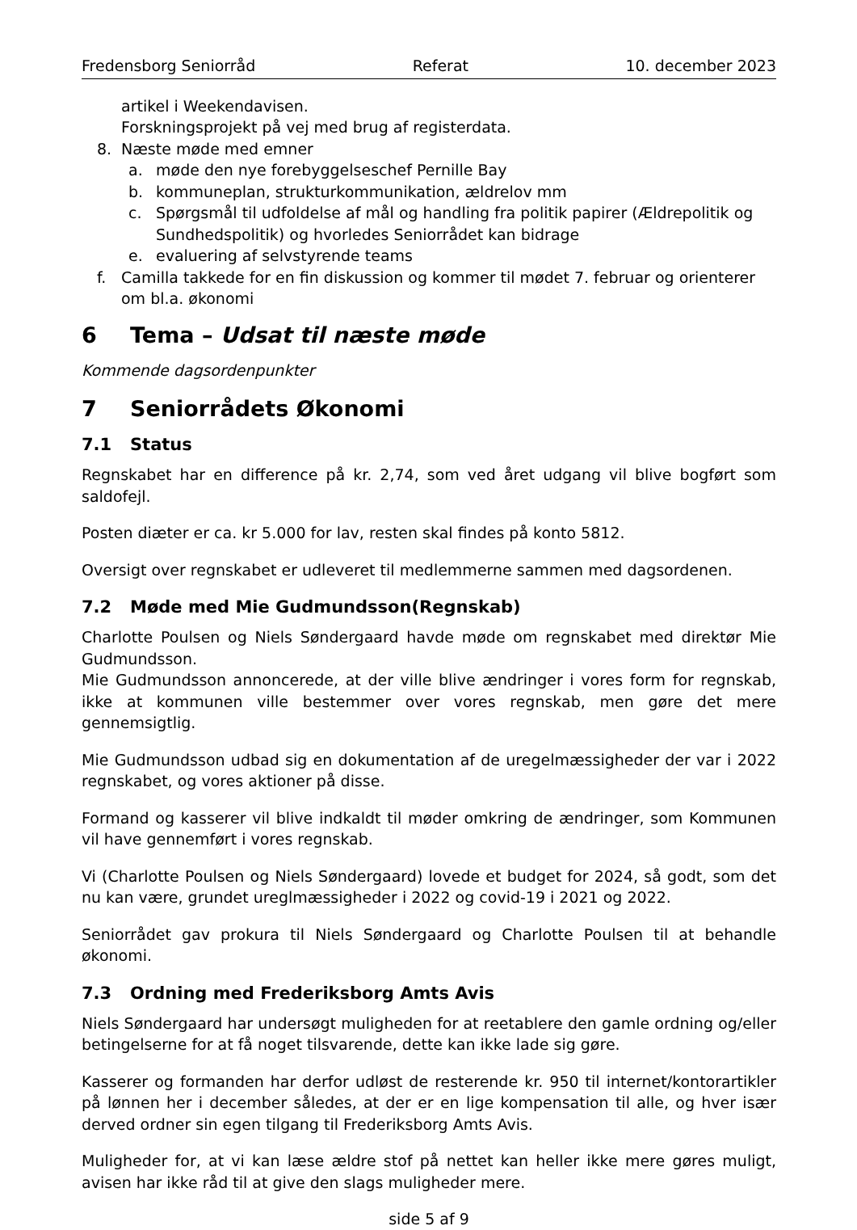Fredensborg Seniorråd Referat 10. december 2023
artikel i Weekendavisen.
Forskningsprojekt på vej med brug af registerdata.
8. Næste møde med emner
a. møde den nye forebyggelseschef Pernille Bay
b. kommuneplan, strukturkommunikation, ældrelov mm
c. Spørgsmål til udfoldelse af mål og handling fra politik papirer (Ældrepolitik og Sundhedspolitik) og hvorledes Seniorrådet kan bidrage
e. evaluering af selvstyrende teams
f. Camilla takkede for en fin diskussion og kommer til mødet 7. februar og orienterer om bl.a. økonomi
6 Tema – Udsat til næste møde
Kommende dagsordenpunkter
7 Seniorrådets Økonomi
7.1 Status
Regnskabet har en difference på kr. 2,74, som ved året udgang vil blive bogført som saldofejl.
Posten diæter er ca. kr 5.000 for lav, resten skal findes på konto 5812.
Oversigt over regnskabet er udleveret til medlemmerne sammen med dagsordenen.
7.2 Møde med Mie Gudmundsson(Regnskab)
Charlotte Poulsen og Niels Søndergaard havde møde om regnskabet med direktør Mie Gudmundsson.
Mie Gudmundsson annoncerede, at der ville blive ændringer i vores form for regnskab, ikke at kommunen ville bestemmer over vores regnskab, men gøre det mere gennemsigtlig.
Mie Gudmundsson udbad sig en dokumentation af de uregelmæssigheder der var i 2022 regnskabet, og vores aktioner på disse.
Formand og kasserer vil blive indkaldt til møder omkring de ændringer, som Kommunen vil have gennemført i vores regnskab.
Vi (Charlotte Poulsen og Niels Søndergaard) lovede et budget for 2024, så godt, som det nu kan være, grundet ureglmæssigheder i 2022 og covid-19 i 2021 og 2022.
Seniorrådet gav prokura til Niels Søndergaard og Charlotte Poulsen til at behandle økonomi.
7.3 Ordning med Frederiksborg Amts Avis
Niels Søndergaard har undersøgt muligheden for at reetablere den gamle ordning og/eller betingelserne for at få noget tilsvarende, dette kan ikke lade sig gøre.
Kasserer og formanden har derfor udløst de resterende kr. 950 til internet/kontorartikler på lønnen her i december således, at der er en lige kompensation til alle, og hver især derved ordner sin egen tilgang til Frederiksborg Amts Avis.
Muligheder for, at vi kan læse ældre stof på nettet kan heller ikke mere gøres muligt, avisen har ikke råd til at give den slags muligheder mere.
side 5 af 9